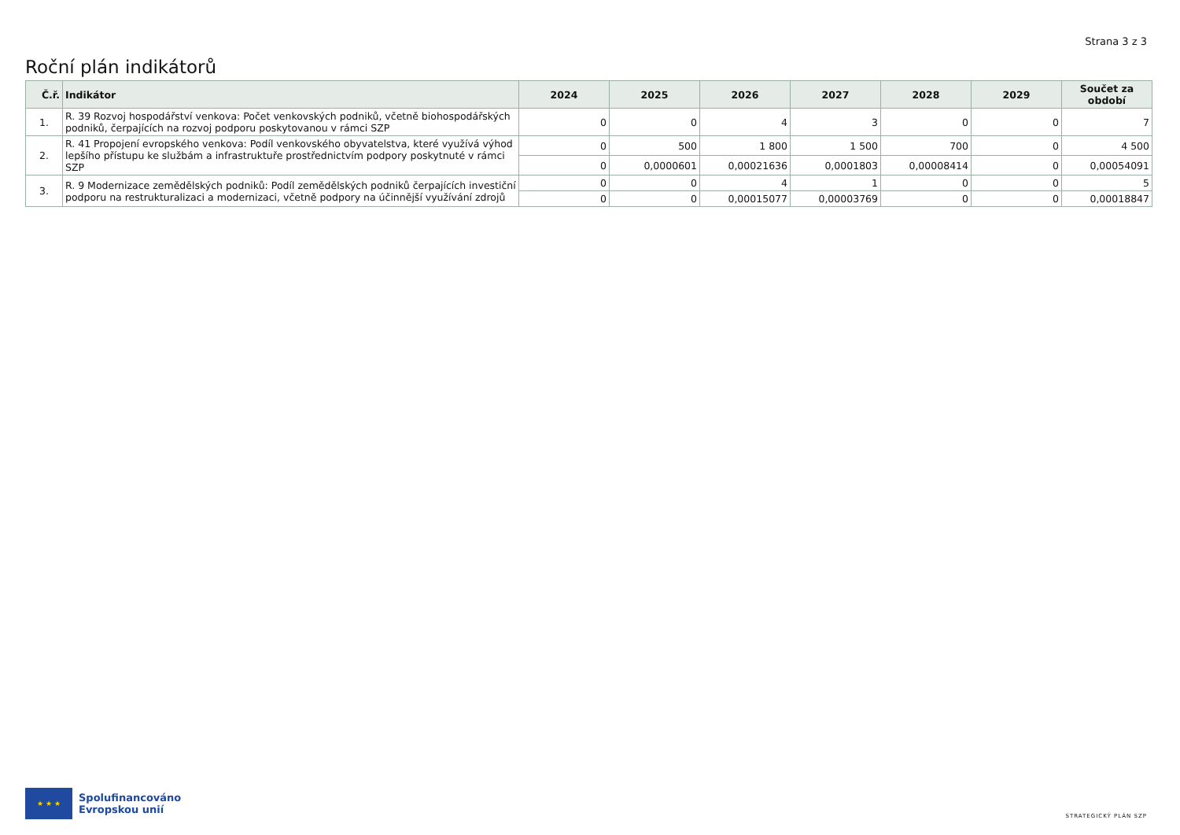Strana 3 z 3
Roční plán indikátorů
| Č.ř. | Indikátor | 2024 | 2025 | 2026 | 2027 | 2028 | 2029 | Součet za období |
| --- | --- | --- | --- | --- | --- | --- | --- | --- |
| 1. | R. 39 Rozvoj hospodářství venkova: Počet venkovských podniků, včetně biohospodářských podniků, čerpajících na rozvoj podporu poskytovanou v rámci SZP | 0 | 0 | 4 | 3 | 0 | 0 | 7 |
| 2. | R. 41 Propojení evropského venkova: Podíl venkovského obyvatelstva, které využívá výhod lepšího přístupu ke službám a infrastruktuře prostřednictvím podpory poskytnuté v rámci SZP | 0 | 500 | 1 800 | 1 500 | 700 | 0 | 4 500 |
| | | 0 | 0,0000601 | 0,00021636 | 0,0001803 | 0,00008414 | 0 | 0,00054091 |
| 3. | R. 9 Modernizace zemědělských podniků: Podíl zemědělských podniků čerpajících investiční podporu na restrukturalizaci a modernizaci, včetně podpory na účinnější využívání zdrojů | 0 | 0 | 4 | 1 | 0 | 0 | 5 |
| | | 0 | 0 | 0,00015077 | 0,00003769 | 0 | 0 | 0,00018847 |
★ ★ ★
Spolufinancováno
Evropskou unií
STRATEGICKÝ PLÁN SZP